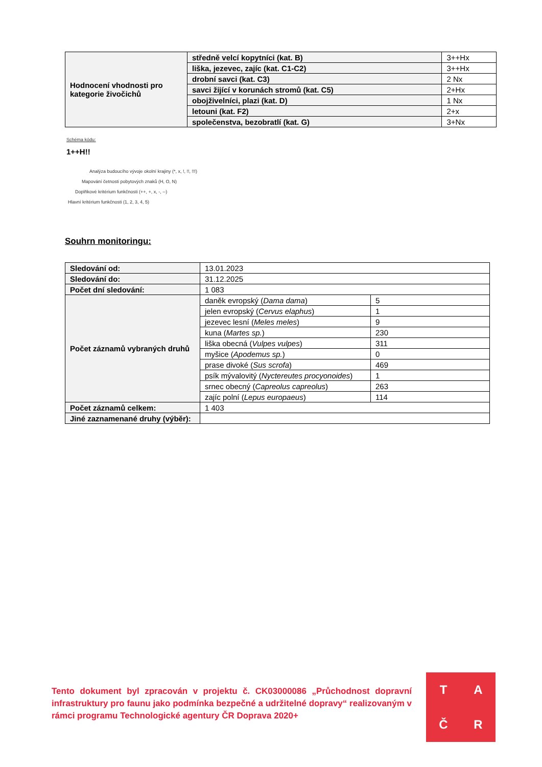| Hodnocení vhodnosti pro kategorie živočichů | středně velcí kopytníci (kat. B) | 3++Hx |
| | liška, jezevec, zajíc (kat. C1-C2) | 3++Hx |
| | drobní savci (kat. C3) | 2 Nx |
| | savci žijící v korunách stromů (kat. C5) | 2+Hx |
| | obojživelníci, plazi (kat. D) | 1 Nx |
| | letouni (kat. F2) | 2+x |
| | společenstva, bezobratlí (kat. G) | 3+Nx |
Schéma kódu:
1++H!!
Analýza budoucího vývoje okolní krajiny (*, x, !, !!, !!!)
Mapování četnosti pobytových znaků (H, O, N)
Doplňkové kritérium funkčnosti (++, +, x, -, --)
Hlavní kritérium funkčnosti (1, 2, 3, 4, 5)
Souhrn monitoringu:
| Sledování od: | 13.01.2023 | |
| Sledování do: | 31.12.2025 | |
| Počet dní sledování: | 1 083 | |
| Počet záznamů vybraných druhů | daněk evropský ( Dama dama ) | 5 |
| | jelen evropský ( Cervus elaphus ) | 1 |
| | jezevec lesní ( Meles meles ) | 9 |
| | kuna ( Martes sp. ) | 230 |
| | liška obecná ( Vulpes vulpes ) | 311 |
| | myšice ( Apodemus sp. ) | 0 |
| | prase divoké ( Sus scrofa ) | 469 |
| | psík mývalovitý ( Nyctereutes procyonoides ) | 1 |
| | srnec obecný ( Capreolus capreolus ) | 263 |
| | zajíc polní ( Lepus europaeus ) | 114 |
| Počet záznamů celkem: | 1 403 | |
| Jiné zaznamenané druhy (výběr): | | |
Tento dokument byl zpracován v projektu č. CK03000086 „Průchodnost dopravní infrastruktury pro faunu jako podmínka bezpečné a udržitelné dopravy“ realizovaným v rámci programu Technologické agentury ČR Doprava 2020+
T A Č R